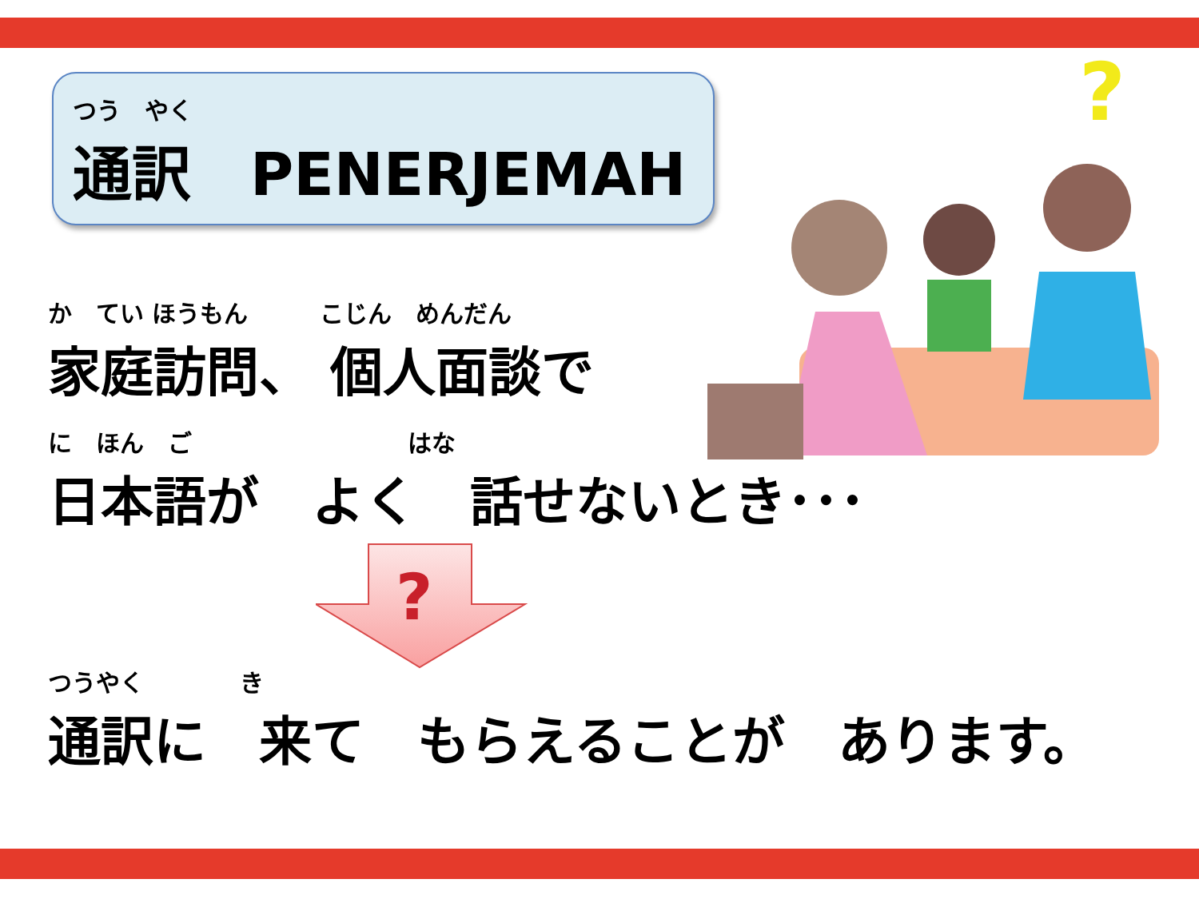つう　やく
通訳　PENERJEMAH
?
か　てい ほうもん　　　こじん　めんだん
家庭訪問、 個人面談で
に　ほん　ご　　　　　　　　　はな
日本語が　よく　話せないとき･･･
?
つうやく　　　　き
通訳に　来て　もらえることが　あります。